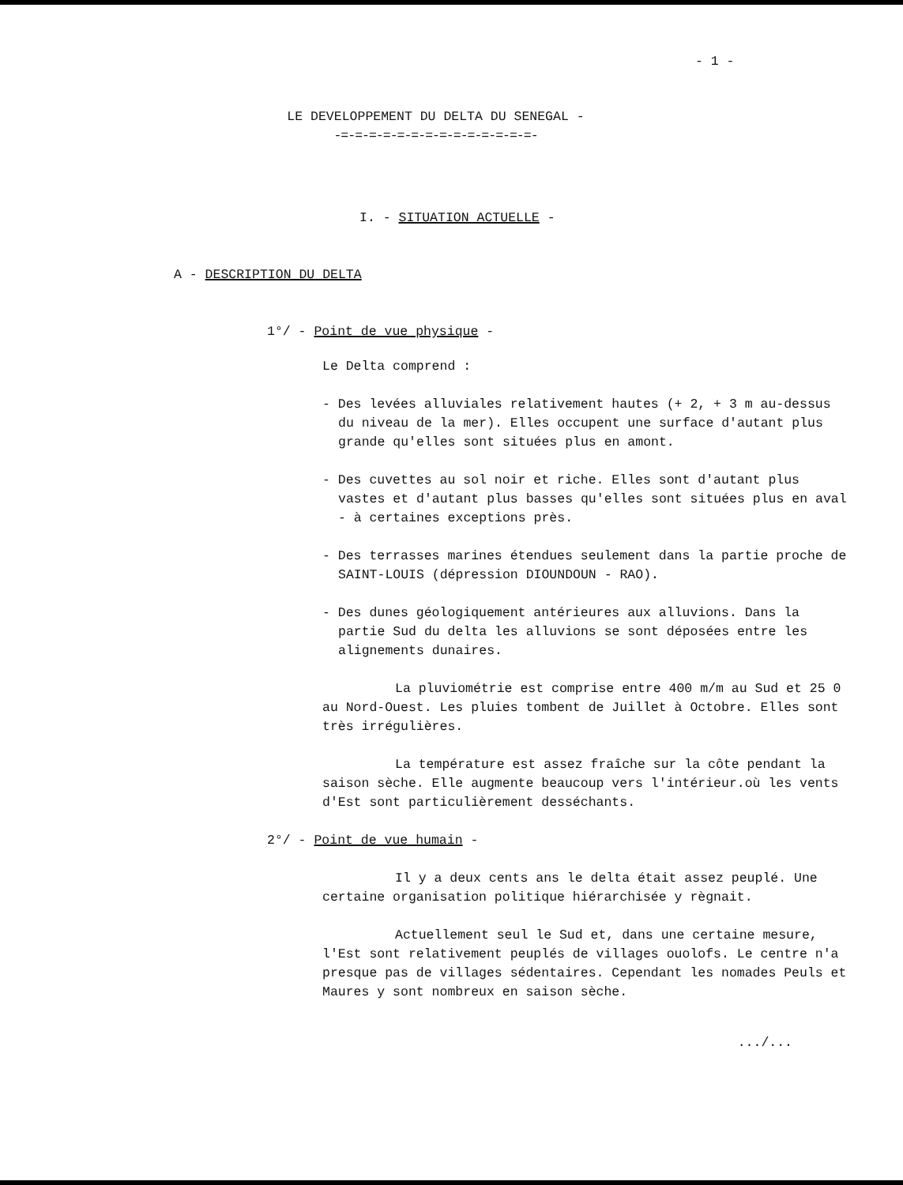- 1 -
LE DEVELOPPEMENT DU DELTA DU SENEGAL -
-=-=-=-=-=-=-=-=-=-=-=-=-=-=-
I. - SITUATION ACTUELLE -
A - DESCRIPTION DU DELTA
1°/ - Point de vue physique -
Le Delta comprend :
- Des levées alluviales relativement hautes (+ 2, + 3 m au-dessus du niveau de la mer). Elles occupent une surface d'autant plus grande qu'elles sont situées plus en amont.
- Des cuvettes au sol noir et riche. Elles sont d'autant plus vastes et d'autant plus basses qu'elles sont situées plus en aval - à certaines exceptions près.
- Des terrasses marines étendues seulement dans la partie proche de SAINT-LOUIS (dépression DIOUNDOUN - RAO).
- Des dunes géologiquement antérieures aux alluvions. Dans la partie Sud du delta les alluvions se sont déposées entre les alignements dunaires.
La pluviométrie est comprise entre 400 m/m au Sud et 25 0 au Nord-Ouest. Les pluies tombent de Juillet à Octobre. Elles sont très irrégulières.
La température est assez fraîche sur la côte pendant la saison sèche. Elle augmente beaucoup vers l'intérieur.où les vents d'Est sont particulièrement desséchants.
2°/ - Point de vue humain -
Il y a deux cents ans le delta était assez peuplé. Une certaine organisation politique hiérarchisée y règnait.
Actuellement seul le Sud et, dans une certaine mesure, l'Est sont relativement peuplés de villages ouolofs. Le centre n'a presque pas de villages sédentaires. Cependant les nomades Peuls et Maures y sont nombreux en saison sèche.
.../...